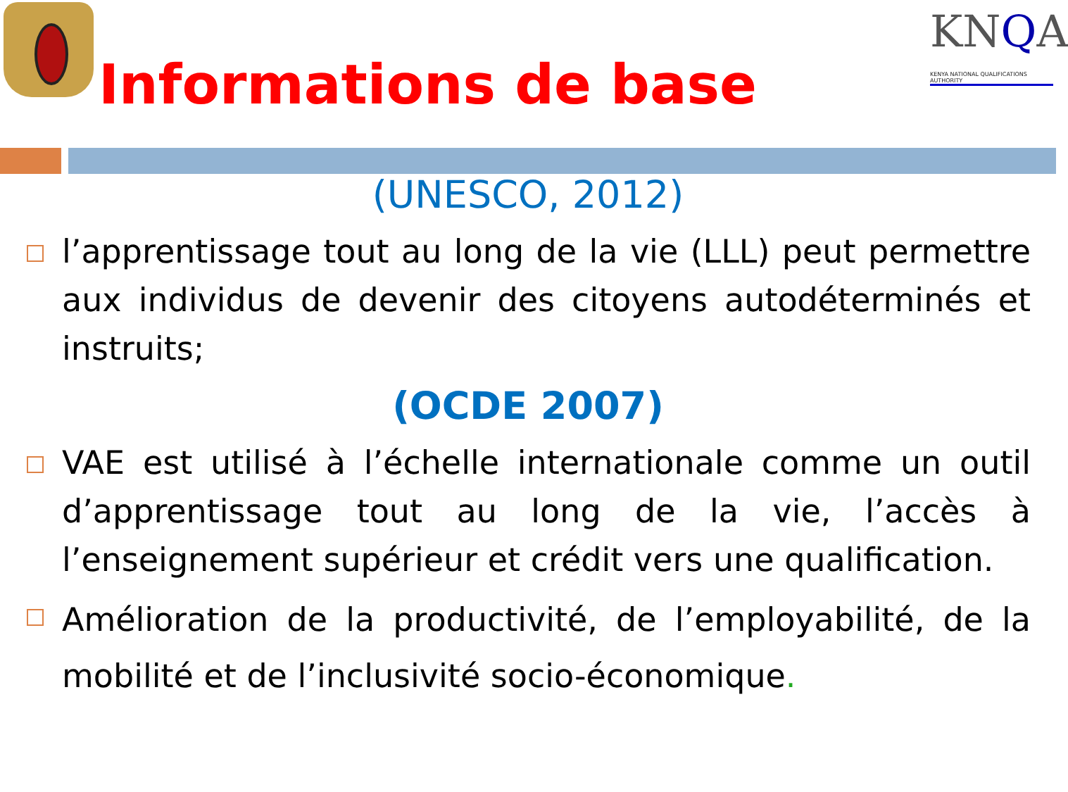Informations de base
KNQA
KENYA NATIONAL QUALIFICATIONS AUTHORITY
(UNESCO, 2012)
l’apprentissage tout au long de la vie (LLL) peut permettre aux individus de devenir des citoyens autodéterminés et instruits;
(OCDE 2007)
VAE est utilisé à l’échelle internationale comme un outil d’apprentissage tout au long de la vie, l’accès à l’enseignement supérieur et crédit vers une qualification.
Amélioration de la productivité, de l’employabilité, de la mobilité et de l’inclusivité socio-économique.